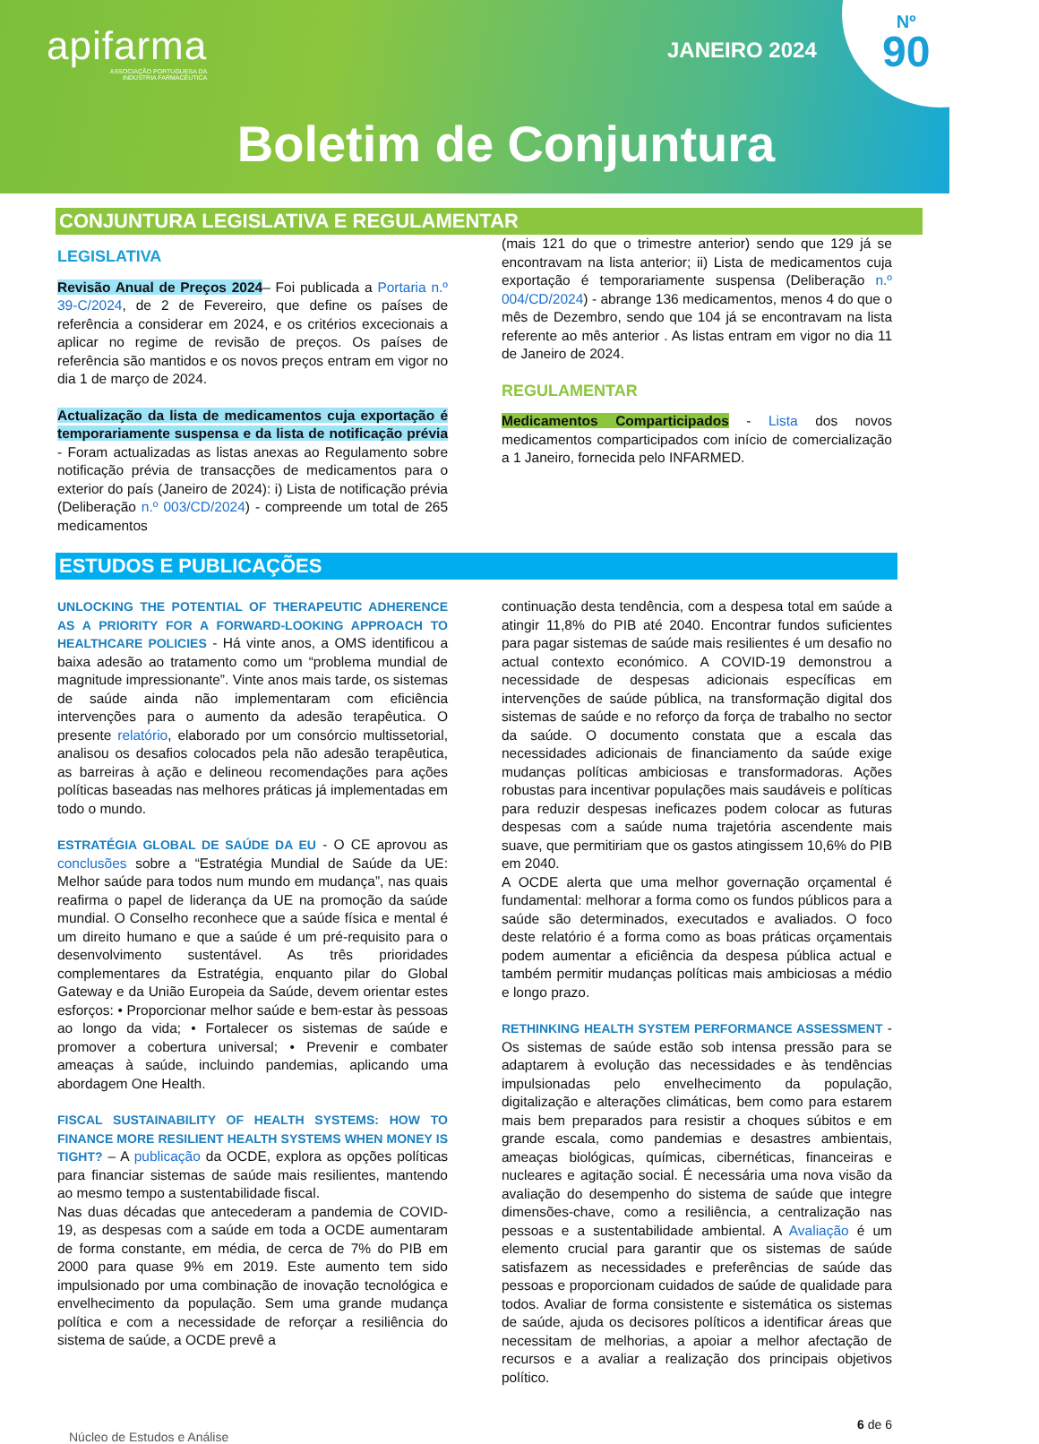apifarma
ASSOCIAÇÃO PORTUGUESA DA
INDÚSTRIA FARMACÊUTICA
JANEIRO 2024
Nº
90
Boletim de Conjuntura
CONJUNTURA LEGISLATIVA E REGULAMENTAR
LEGISLATIVA
Revisão Anual de Preços 2024– Foi publicada a Portaria n.º 39-C/2024, de 2 de Fevereiro, que define os países de referência a considerar em 2024, e os critérios excecionais a aplicar no regime de revisão de preços. Os países de referência são mantidos e os novos preços entram em vigor no dia 1 de março de 2024.
Actualização da lista de medicamentos cuja exportação é temporariamente suspensa e da lista de notificação prévia - Foram actualizadas as listas anexas ao Regulamento sobre notificação prévia de transacções de medicamentos para o exterior do país (Janeiro de 2024): i) Lista de notificação prévia (Deliberação n.º 003/CD/2024) - compreende um total de 265 medicamentos
(mais 121 do que o trimestre anterior) sendo que 129 já se encontravam na lista anterior; ii) Lista de medicamentos cuja exportação é temporariamente suspensa (Deliberação n.º 004/CD/2024) - abrange 136 medicamentos, menos 4 do que o mês de Dezembro, sendo que 104 já se encontravam na lista referente ao mês anterior . As listas entram em vigor no dia 11 de Janeiro de 2024.
REGULAMENTAR
Medicamentos Comparticipados - Lista dos novos medicamentos comparticipados com início de comercialização a 1 Janeiro, fornecida pelo INFARMED.
ESTUDOS E PUBLICAÇÕES
UNLOCKING THE POTENTIAL OF THERAPEUTIC ADHERENCE AS A PRIORITY FOR A FORWARD-LOOKING APPROACH TO HEALTHCARE POLICIES - Há vinte anos, a OMS identificou a baixa adesão ao tratamento como um “problema mundial de magnitude impressionante”. Vinte anos mais tarde, os sistemas de saúde ainda não implementaram com eficiência intervenções para o aumento da adesão terapêutica. O presente relatório, elaborado por um consórcio multissetorial, analisou os desafios colocados pela não adesão terapêutica, as barreiras à ação e delineou recomendações para ações políticas baseadas nas melhores práticas já implementadas em todo o mundo.
ESTRATÉGIA GLOBAL DE SAÚDE DA EU - O CE aprovou as conclusões sobre a “Estratégia Mundial de Saúde da UE: Melhor saúde para todos num mundo em mudança”, nas quais reafirma o papel de liderança da UE na promoção da saúde mundial. O Conselho reconhece que a saúde física e mental é um direito humano e que a saúde é um pré-requisito para o desenvolvimento sustentável. As três prioridades complementares da Estratégia, enquanto pilar do Global Gateway e da União Europeia da Saúde, devem orientar estes esforços: • Proporcionar melhor saúde e bem-estar às pessoas ao longo da vida; • Fortalecer os sistemas de saúde e promover a cobertura universal; • Prevenir e combater ameaças à saúde, incluindo pandemias, aplicando uma abordagem One Health.
FISCAL SUSTAINABILITY OF HEALTH SYSTEMS: HOW TO FINANCE MORE RESILIENT HEALTH SYSTEMS WHEN MONEY IS TIGHT? – A publicação da OCDE, explora as opções políticas para financiar sistemas de saúde mais resilientes, mantendo ao mesmo tempo a sustentabilidade fiscal.
Nas duas décadas que antecederam a pandemia de COVID-19, as despesas com a saúde em toda a OCDE aumentaram de forma constante, em média, de cerca de 7% do PIB em 2000 para quase 9% em 2019. Este aumento tem sido impulsionado por uma combinação de inovação tecnológica e envelhecimento da população. Sem uma grande mudança política e com a necessidade de reforçar a resiliência do sistema de saúde, a OCDE prevê a
continuação desta tendência, com a despesa total em saúde a atingir 11,8% do PIB até 2040. Encontrar fundos suficientes para pagar sistemas de saúde mais resilientes é um desafio no actual contexto económico. A COVID-19 demonstrou a necessidade de despesas adicionais específicas em intervenções de saúde pública, na transformação digital dos sistemas de saúde e no reforço da força de trabalho no sector da saúde. O documento constata que a escala das necessidades adicionais de financiamento da saúde exige mudanças políticas ambiciosas e transformadoras. Ações robustas para incentivar populações mais saudáveis e políticas para reduzir despesas ineficazes podem colocar as futuras despesas com a saúde numa trajetória ascendente mais suave, que permitiriam que os gastos atingissem 10,6% do PIB em 2040.
A OCDE alerta que uma melhor governação orçamental é fundamental: melhorar a forma como os fundos públicos para a saúde são determinados, executados e avaliados. O foco deste relatório é a forma como as boas práticas orçamentais podem aumentar a eficiência da despesa pública actual e também permitir mudanças políticas mais ambiciosas a médio e longo prazo.
RETHINKING HEALTH SYSTEM PERFORMANCE ASSESSMENT - Os sistemas de saúde estão sob intensa pressão para se adaptarem à evolução das necessidades e às tendências impulsionadas pelo envelhecimento da população, digitalização e alterações climáticas, bem como para estarem mais bem preparados para resistir a choques súbitos e em grande escala, como pandemias e desastres ambientais, ameaças biológicas, químicas, cibernéticas, financeiras e nucleares e agitação social. É necessária uma nova visão da avaliação do desempenho do sistema de saúde que integre dimensões-chave, como a resiliência, a centralização nas pessoas e a sustentabilidade ambiental. A Avaliação é um elemento crucial para garantir que os sistemas de saúde satisfazem as necessidades e preferências de saúde das pessoas e proporcionam cuidados de saúde de qualidade para todos. Avaliar de forma consistente e sistemática os sistemas de saúde, ajuda os decisores políticos a identificar áreas que necessitam de melhorias, a apoiar a melhor afectação de recursos e a avaliar a realização dos principais objetivos político.
Núcleo de Estudos e Análise 6 de 6